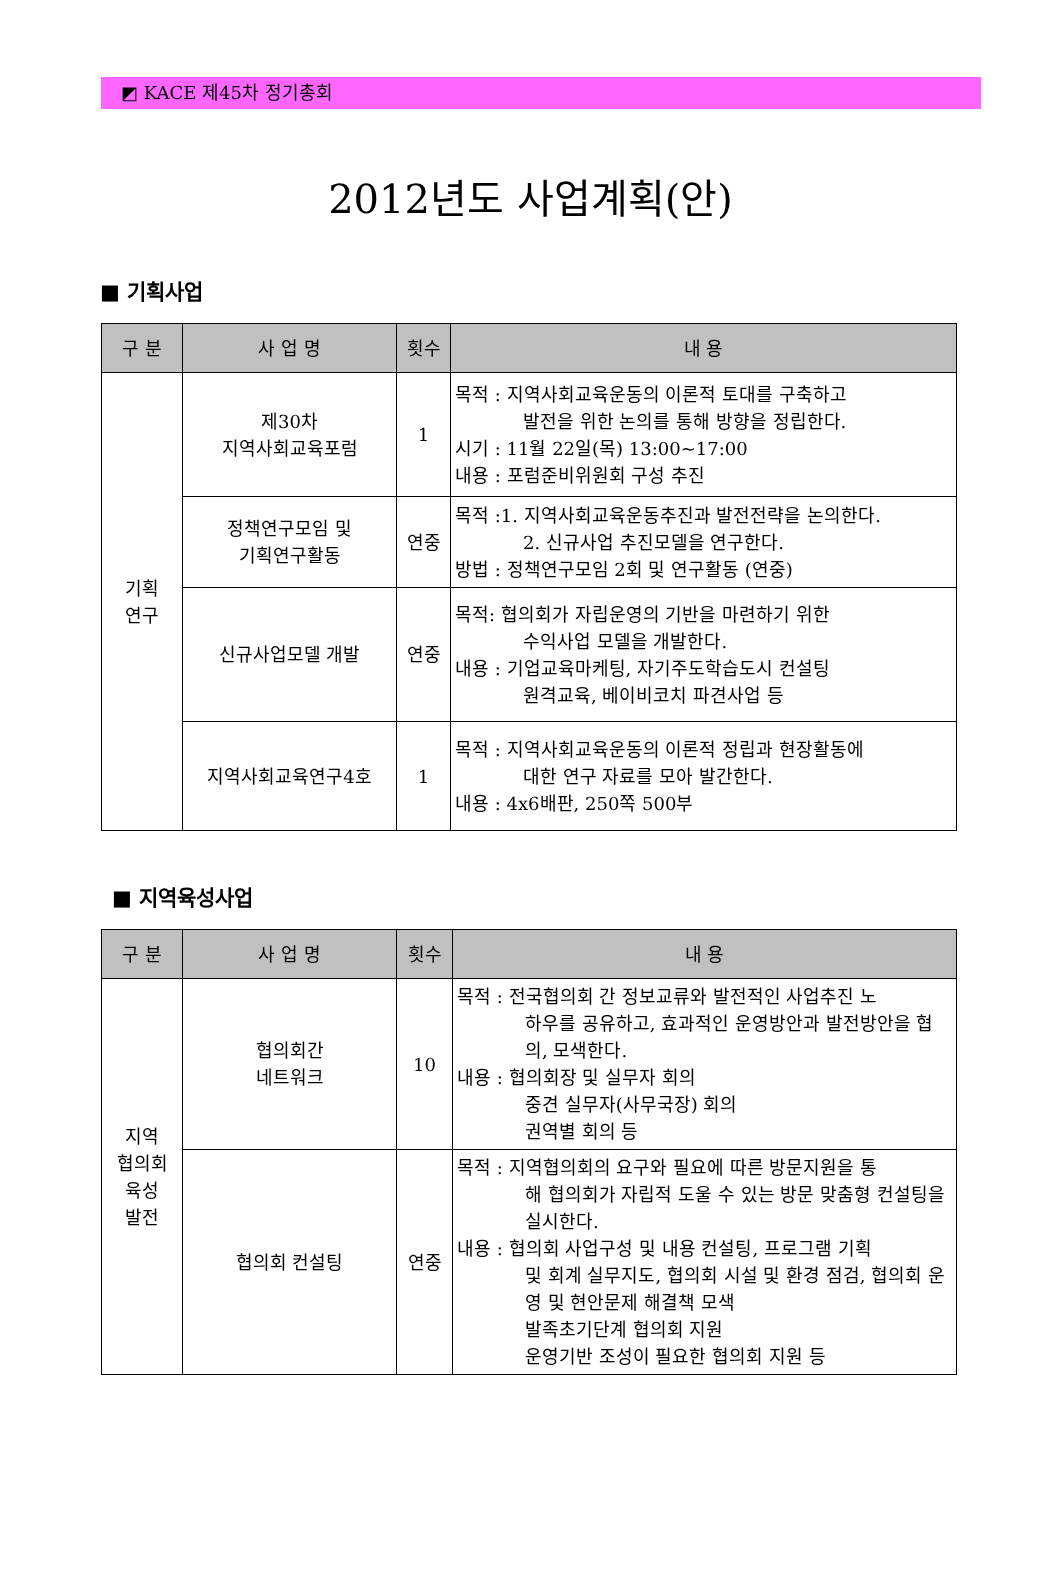◩ KACE 제45차 정기총회
2012년도 사업계획(안)
■ 기획사업
| 구 분 | 사 업 명 | 횟수 | 내 용 |
| --- | --- | --- | --- |
| 기획 연구 | 제30차 지역사회교육포럼 | 1 | 목적 : 지역사회교육운동의 이론적 토대를 구축하고 발전을 위한 논의를 통해 방향을 정립한다. 시기 : 11월 22일(목) 13:00~17:00 내용 : 포럼준비위원회 구성 추진 |
| | 정책연구모임 및 기획연구활동 | 연중 | 목적 :1. 지역사회교육운동추진과 발전전략을 논의한다. 2. 신규사업 추진모델을 연구한다. 방법 : 정책연구모임 2회 및 연구활동 (연중) |
| | 신규사업모델 개발 | 연중 | 목적: 협의회가 자립운영의 기반을 마련하기 위한 수익사업 모델을 개발한다. 내용 : 기업교육마케팅, 자기주도학습도시 컨설팅 원격교육, 베이비코치 파견사업 등 |
| | 지역사회교육연구4호 | 1 | 목적 : 지역사회교육운동의 이론적 정립과 현장활동에 대한 연구 자료를 모아 발간한다. 내용 : 4x6배판, 250쪽 500부 |
■ 지역육성사업
| 구 분 | 사 업 명 | 횟수 | 내 용 |
| --- | --- | --- | --- |
| 지역 협의회 육성 발전 | 협의회간 네트워크 | 10 | 목적 : 전국협의회 간 정보교류와 발전적인 사업추진 노 하우를 공유하고, 효과적인 운영방안과 발전방안을 협의, 모색한다. 내용 : 협의회장 및 실무자 회의 중견 실무자(사무국장) 회의 권역별 회의 등 |
| | 협의회 컨설팅 | 연중 | 목적 : 지역협의회의 요구와 필요에 따른 방문지원을 통 해 협의회가 자립적 도울 수 있는 방문 맞춤형 컨설팅을 실시한다. 내용 : 협의회 사업구성 및 내용 컨설팅, 프로그램 기획 및 회계 실무지도, 협의회 시설 및 환경 점검, 협의회 운영 및 현안문제 해결책 모색 발족초기단계 협의회 지원 운영기반 조성이 필요한 협의회 지원 등 |